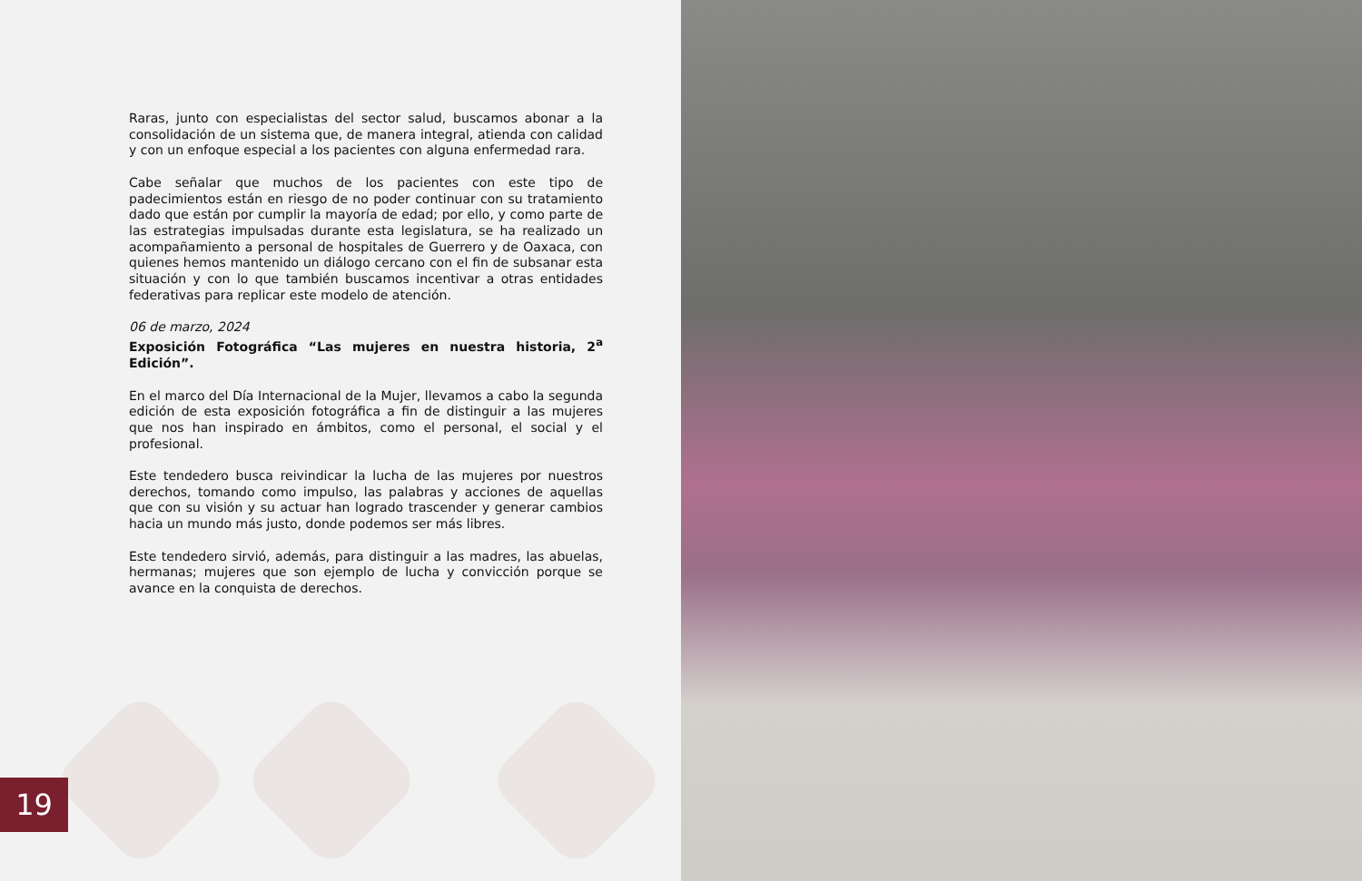Raras, junto con especialistas del sector salud, buscamos abonar a la consolidación de un sistema que, de manera integral, atienda con calidad y con un enfoque especial a los pacientes con alguna enfermedad rara.
Cabe señalar que muchos de los pacientes con este tipo de padecimientos están en riesgo de no poder continuar con su tratamiento dado que están por cumplir la mayoría de edad; por ello, y como parte de las estrategias impulsadas durante esta legislatura, se ha realizado un acompañamiento a personal de hospitales de Guerrero y de Oaxaca, con quienes hemos mantenido un diálogo cercano con el fin de subsanar esta situación y con lo que también buscamos incentivar a otras entidades federativas para replicar este modelo de atención.
06 de marzo, 2024
Exposición Fotográfica “Las mujeres en nuestra historia, 2<sup>a</sup> Edición”.
En el marco del Día Internacional de la Mujer, llevamos a cabo la segunda edición de esta exposición fotográfica a fin de distinguir a las mujeres que nos han inspirado en ámbitos, como el personal, el social y el profesional.
Este tendedero busca reivindicar la lucha de las mujeres por nuestros derechos, tomando como impulso, las palabras y acciones de aquellas que con su visión y su actuar han logrado trascender y generar cambios hacia un mundo más justo, donde podemos ser más libres.
Este tendedero sirvió, además, para distinguir a las madres, las abuelas, hermanas; mujeres que son ejemplo de lucha y convicción porque se avance en la conquista de derechos.
19